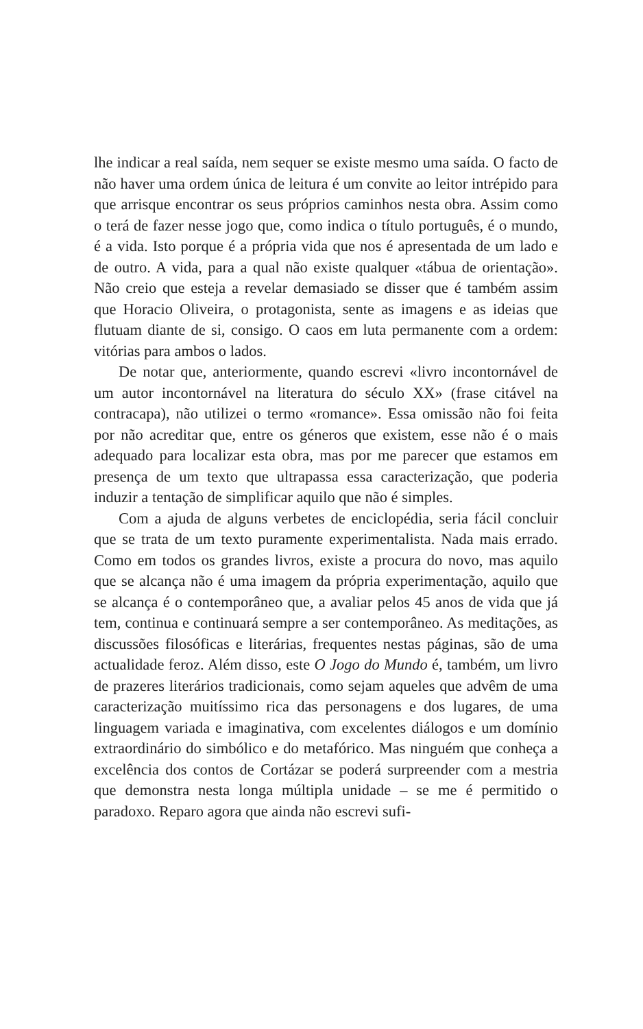lhe indicar a real saída, nem sequer se existe mesmo uma saída. O facto de não haver uma ordem única de leitura é um convite ao leitor intrépido para que arrisque encontrar os seus próprios caminhos nesta obra. Assim como o terá de fazer nesse jogo que, como indica o título português, é o mundo, é a vida. Isto porque é a própria vida que nos é apresentada de um lado e de outro. A vida, para a qual não existe qualquer «tábua de orientação». Não creio que esteja a revelar demasiado se disser que é também assim que Horacio Oliveira, o protagonista, sente as imagens e as ideias que flutuam diante de si, consigo. O caos em luta permanente com a ordem: vitórias para ambos o lados.
De notar que, anteriormente, quando escrevi «livro incontornável de um autor incontornável na literatura do século XX» (frase citável na contracapa), não utilizei o termo «romance». Essa omissão não foi feita por não acreditar que, entre os géneros que existem, esse não é o mais adequado para localizar esta obra, mas por me parecer que estamos em presença de um texto que ultrapassa essa caracterização, que poderia induzir a tentação de simplificar aquilo que não é simples.
Com a ajuda de alguns verbetes de enciclopédia, seria fácil concluir que se trata de um texto puramente experimentalista. Nada mais errado. Como em todos os grandes livros, existe a procura do novo, mas aquilo que se alcança não é uma imagem da própria experimentação, aquilo que se alcança é o contemporâneo que, a avaliar pelos 45 anos de vida que já tem, continua e continuará sempre a ser contemporâneo. As meditações, as discussões filosóficas e literárias, frequentes nestas páginas, são de uma actualidade feroz. Além disso, este O Jogo do Mundo é, também, um livro de prazeres literários tradicionais, como sejam aqueles que advêm de uma caracterização muitíssimo rica das personagens e dos lugares, de uma linguagem variada e imaginativa, com excelentes diálogos e um domínio extraordinário do simbólico e do metafórico. Mas ninguém que conheça a excelência dos contos de Cortázar se poderá surpreender com a mestria que demonstra nesta longa múltipla unidade – se me é permitido o paradoxo. Reparo agora que ainda não escrevi sufi-